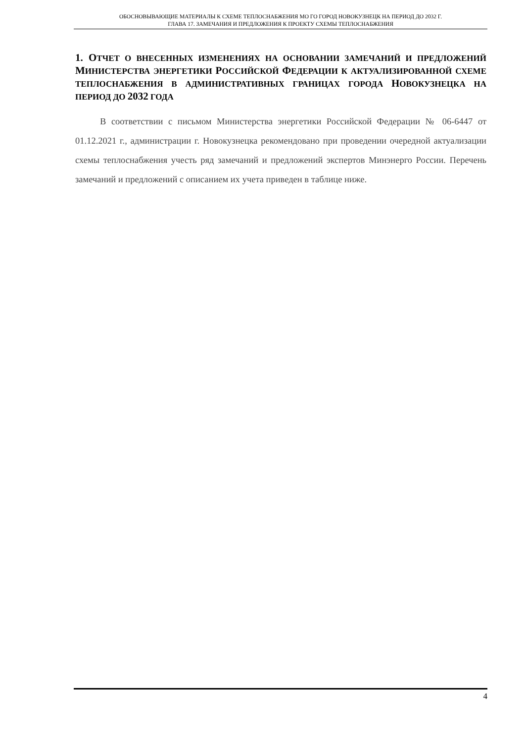ОБОСНОВЫВАЮЩИЕ МАТЕРИАЛЫ К СХЕМЕ ТЕПЛОСНАБЖЕНИЯ МО ГО ГОРОД НОВОКУЗНЕЦК НА ПЕРИОД ДО 2032 Г.
ГЛАВА 17. ЗАМЕЧАНИЯ И ПРЕДЛОЖЕНИЯ К ПРОЕКТУ СХЕМЫ ТЕПЛОСНАБЖЕНИЯ
1. ОТЧЕТ О ВНЕСЕННЫХ ИЗМЕНЕНИЯХ НА ОСНОВАНИИ ЗАМЕЧАНИЙ И ПРЕДЛОЖЕНИЙ МИНИСТЕРСТВА ЭНЕРГЕТИКИ РОССИЙСКОЙ ФЕДЕРАЦИИ К АКТУАЛИЗИРОВАННОЙ СХЕМЕ ТЕПЛОСНАБЖЕНИЯ В АДМИНИСТРАТИВНЫХ ГРАНИЦАХ ГОРОДА НОВОКУЗНЕЦКА НА ПЕРИОД ДО 2032 ГОДА
В соответствии с письмом Министерства энергетики Российской Федерации № 06-6447 от 01.12.2021 г., администрации г. Новокузнецка рекомендовано при проведении очередной актуализации схемы теплоснабжения учесть ряд замечаний и предложений экспертов Минэнерго России. Перечень замечаний и предложений с описанием их учета приведен в таблице ниже.
4